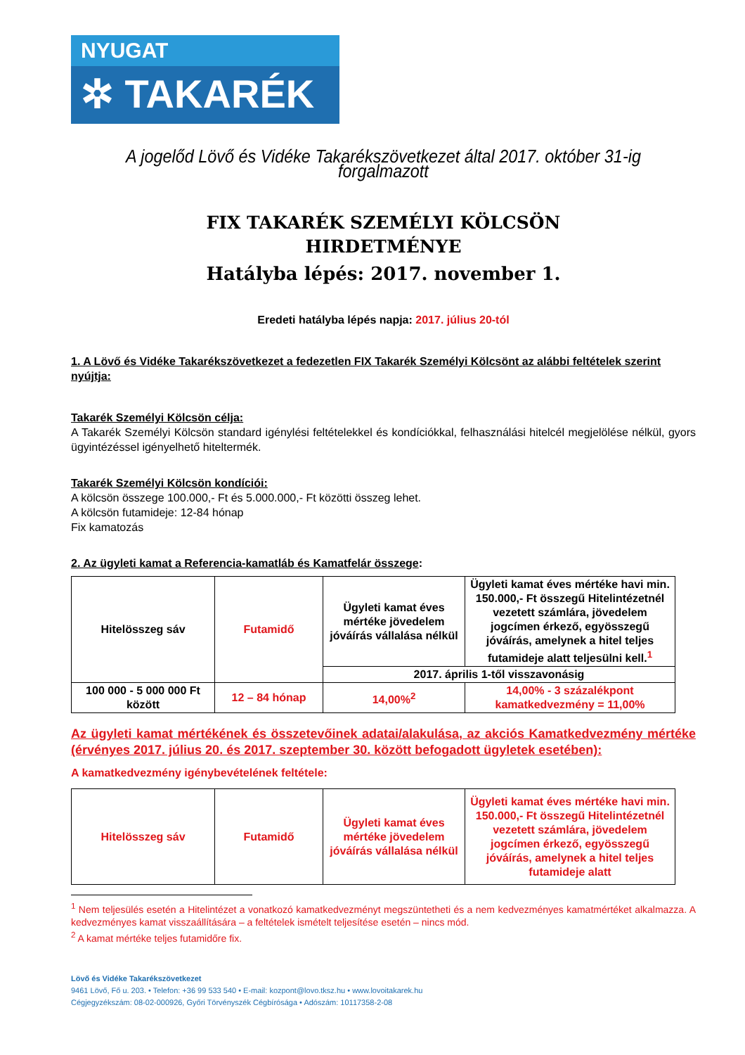NYUGAT
✲ TAKARÉK
A jogelőd Lövő és Vidéke Takarékszövetkezet által 2017. október 31-ig forgalmazott
FIX TAKARÉK SZEMÉLYI KÖLCSÖN
HIRDETMÉNYE
Hatályba lépés: 2017. november 1.
Eredeti hatályba lépés napja: 2017. július 20-tól
1. A Lövő és Vidéke Takarékszövetkezet a fedezetlen FIX Takarék Személyi Kölcsönt az alábbi feltételek szerint nyújtja:
Takarék Személyi Kölcsön célja:
A Takarék Személyi Kölcsön standard igénylési feltételekkel és kondíciókkal, felhasználási hitelcél megjelölése nélkül, gyors ügyintézéssel igényelhető hiteltermék.
Takarék Személyi Kölcsön kondíciói:
A kölcsön összege 100.000,- Ft és 5.000.000,- Ft közötti összeg lehet.
A kölcsön futamideje: 12-84 hónap
Fix kamatozás
2. Az ügyleti kamat a Referencia-kamatláb és Kamatfelár összege:
| Hitelösszeg sáv | Futamidő | Ügyleti kamat éves mértéke jövedelem jóváírás vállalása nélkül | Ügyleti kamat éves mértéke havi min. 150.000,- Ft összegű Hitelintézetnél vezetett számlára, jövedelem jogcímen érkező, egyösszegű jóváírás, amelynek a hitel teljes futamideje alatt teljesülni kell.<sup>1</sup> |
| | | 2017. április 1-től visszavonásig | |
| 100 000 - 5 000 000 Ft között | 12 – 84 hónap | 14,00%<sup>2</sup> | 14,00% - 3 százalékpont kamatkedvezmény = 11,00% |
Az ügyleti kamat mértékének és összetevőinek adatai/alakulása, az akciós Kamatkedvezmény mértéke (érvényes 2017. július 20. és 2017. szeptember 30. között befogadott ügyletek esetében):
A kamatkedvezmény igénybevételének feltétele:
| Hitelösszeg sáv | Futamidő | Ügyleti kamat éves mértéke jövedelem jóváírás vállalása nélkül | Ügyleti kamat éves mértéke havi min. 150.000,- Ft összegű Hitelintézetnél vezetett számlára, jövedelem jogcímen érkező, egyösszegű jóváírás, amelynek a hitel teljes futamideje alatt |
<sup>1</sup> Nem teljesülés esetén a Hitelintézet a vonatkozó kamatkedvezményt megszüntetheti és a nem kedvezményes kamatmértéket alkalmazza. A kedvezményes kamat visszaállítására – a feltételek ismételt teljesítése esetén – nincs mód.
<sup>2</sup> A kamat mértéke teljes futamidőre fix.
Lövő és Vidéke Takarékszövetkezet
9461 Lövő, Fő u. 203. • Telefon: +36 99 533 540 • E-mail: kozpont@lovo.tksz.hu • www.lovoitakarek.hu
Cégjegyzékszám: 08-02-000926, Győri Törvényszék Cégbírósága • Adószám: 10117358-2-08